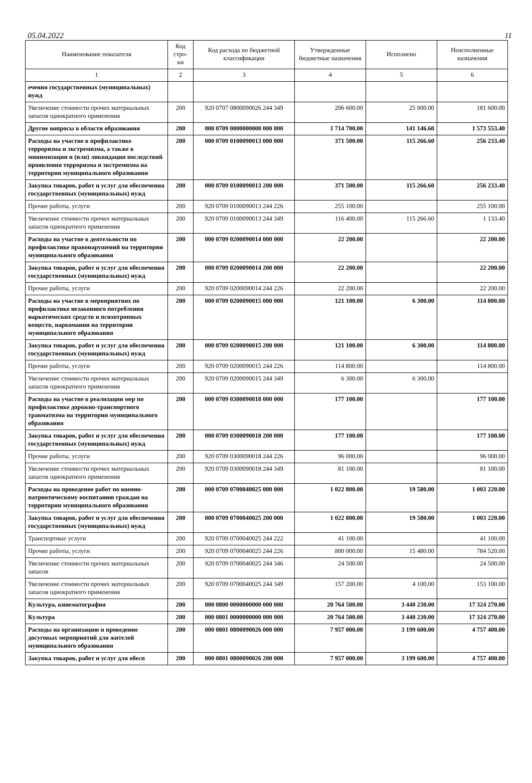05.04.2022 11
| Наименование показателя | Код стро-ки | Код расхода по бюджетной классификации | Утвержденные бюджетные назначения | Исполнено | Неисполненные назначения |
| --- | --- | --- | --- | --- | --- |
| 1 | 2 | 3 | 4 | 5 | 6 |
| ечения государственных (муниципальных) нужд | | | | | |
| Увеличение стоимости прочих материальных запасов однократного применения | 200 | 920 0707 0800090026 244 349 | 206 600.00 | 25 000.00 | 181 600.00 |
| Другие вопросы в области образования | 200 | 000 0709 0000000000 000 000 | 1 714 700.00 | 141 146.60 | 1 573 553.40 |
| Расходы на участие в профилактике терроризма и экстремизма, а также в минимизации и (или) ликвидации последствий проявления терроризма и экстремизма на территории муниципального образования | 200 | 000 0709 0100090013 000 000 | 371 500.00 | 115 266.60 | 256 233.40 |
| Закупка товаров, работ и услуг для обеспечения государственных (муниципальных) нужд | 200 | 000 0709 0100090013 200 000 | 371 500.00 | 115 266.60 | 256 233.40 |
| Прочие работы, услуги | 200 | 920 0709 0100090013 244 226 | 255 100.00 | | 255 100.00 |
| Увеличение стоимости прочих материальных запасов однократного применения | 200 | 920 0709 0100090013 244 349 | 116 400.00 | 115 266.60 | 1 133.40 |
| Расходы на участие в деятельности по профилактике правонарушений на территории муниципального образования | 200 | 000 0709 0200090014 000 000 | 22 200.00 | | 22 200.00 |
| Закупка товаров, работ и услуг для обеспечения государственных (муниципальных) нужд | 200 | 000 0709 0200090014 200 000 | 22 200.00 | | 22 200.00 |
| Прочие работы, услуги | 200 | 920 0709 0200090014 244 226 | 22 200.00 | | 22 200.00 |
| Расходы на участие в мероприятиях по профилактике незаконного потребления наркотических средств и психотропных веществ, наркомании на территории муниципального образования | 200 | 000 0709 0200090015 000 000 | 121 100.00 | 6 300.00 | 114 800.00 |
| Закупка товаров, работ и услуг для обеспечения государственных (муниципальных) нужд | 200 | 000 0709 0200090015 200 000 | 121 100.00 | 6 300.00 | 114 800.00 |
| Прочие работы, услуги | 200 | 920 0709 0200090015 244 226 | 114 800.00 | | 114 800.00 |
| Увеличение стоимости прочих материальных запасов однократного применения | 200 | 920 0709 0200090015 244 349 | 6 300.00 | 6 300.00 | |
| Расходы на участие в реализации мер по профилактике дорожно-транспортного травматизма на территории муниципального образования | 200 | 000 0709 0300090018 000 000 | 177 100.00 | | 177 100.00 |
| Закупка товаров, работ и услуг для обеспечения государственных (муниципальных) нужд | 200 | 000 0709 0300090018 200 000 | 177 100.00 | | 177 100.00 |
| Прочие работы, услуги | 200 | 920 0709 0300090018 244 226 | 96 000.00 | | 96 000.00 |
| Увеличение стоимости прочих материальных запасов однократного применения | 200 | 920 0709 0300090018 244 349 | 81 100.00 | | 81 100.00 |
| Расходы на проведение работ по военно-патриотическому воспитанию граждан на территории муниципального образования | 200 | 000 0709 0700040025 000 000 | 1 022 800.00 | 19 580.00 | 1 003 220.00 |
| Закупка товаров, работ и услуг для обеспечения государственных (муниципальных) нужд | 200 | 000 0709 0700040025 200 000 | 1 022 800.00 | 19 580.00 | 1 003 220.00 |
| Транспортные услуги | 200 | 920 0709 0700040025 244 222 | 41 100.00 | | 41 100.00 |
| Прочие работы, услуги | 200 | 920 0709 0700040025 244 226 | 800 000.00 | 15 480.00 | 784 520.00 |
| Увеличение стоимости прочих материальных запасов | 200 | 920 0709 0700040025 244 346 | 24 500.00 | | 24 500.00 |
| Увеличение стоимости прочих материальных запасов однократного применения | 200 | 920 0709 0700040025 244 349 | 157 200.00 | 4 100.00 | 153 100.00 |
| Культура, кинематография | 200 | 000 0800 0000000000 000 000 | 20 764 500.00 | 3 440 230.00 | 17 324 270.00 |
| Культура | 200 | 000 0801 0000000000 000 000 | 20 764 500.00 | 3 440 230.00 | 17 324 270.00 |
| Расходы на организацию и проведение досуговых мероприятий для жителей муниципального образования | 200 | 000 0801 0800090026 000 000 | 7 957 000.00 | 3 199 600.00 | 4 757 400.00 |
| Закупка товаров, работ и услуг для обесп | 200 | 000 0801 0800090026 200 000 | 7 957 000.00 | 3 199 600.00 | 4 757 400.00 |